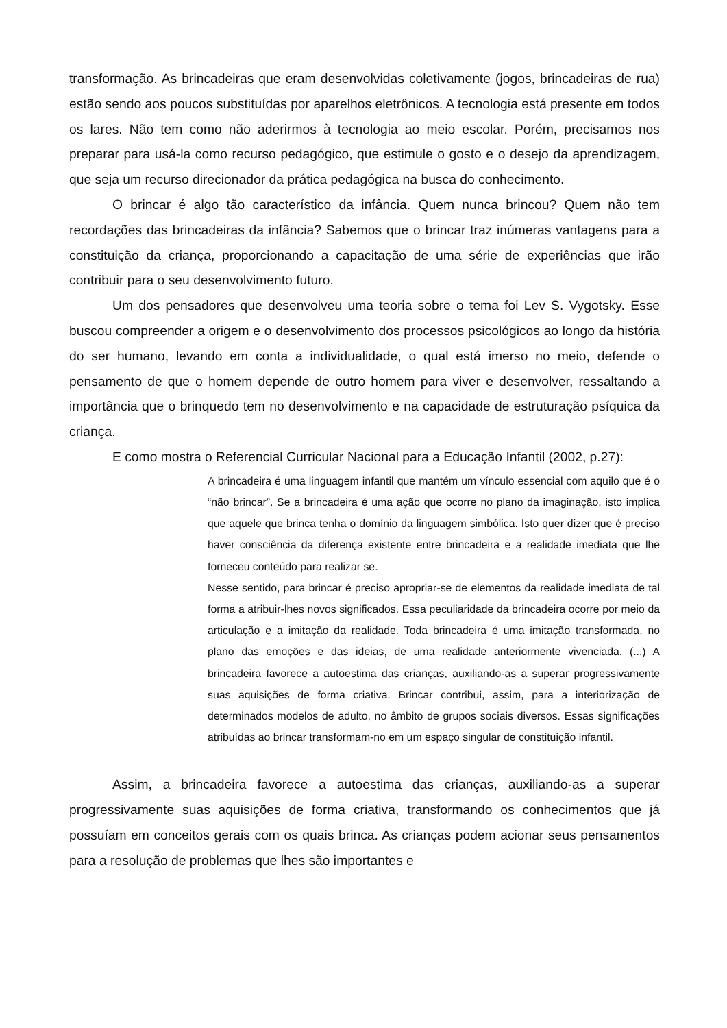transformação. As brincadeiras que eram desenvolvidas coletivamente (jogos, brincadeiras de rua) estão sendo aos poucos substituídas por aparelhos eletrônicos. A tecnologia está presente em todos os lares. Não tem como não aderirmos à tecnologia ao meio escolar. Porém, precisamos nos preparar para usá-la como recurso pedagógico, que estimule o gosto e o desejo da aprendizagem, que seja um recurso direcionador da prática pedagógica na busca do conhecimento.
O brincar é algo tão característico da infância. Quem nunca brincou? Quem não tem recordações das brincadeiras da infância? Sabemos que o brincar traz inúmeras vantagens para a constituição da criança, proporcionando a capacitação de uma série de experiências que irão contribuir para o seu desenvolvimento futuro.
Um dos pensadores que desenvolveu uma teoria sobre o tema foi Lev S. Vygotsky. Esse buscou compreender a origem e o desenvolvimento dos processos psicológicos ao longo da história do ser humano, levando em conta a individualidade, o qual está imerso no meio, defende o pensamento de que o homem depende de outro homem para viver e desenvolver, ressaltando a importância que o brinquedo tem no desenvolvimento e na capacidade de estruturação psíquica da criança.
E como mostra o Referencial Curricular Nacional para a Educação Infantil (2002, p.27):
A brincadeira é uma linguagem infantil que mantém um vínculo essencial com aquilo que é o “não brincar”. Se a brincadeira é uma ação que ocorre no plano da imaginação, isto implica que aquele que brinca tenha o domínio da linguagem simbólica. Isto quer dizer que é preciso haver consciência da diferença existente entre brincadeira e a realidade imediata que lhe forneceu conteúdo para realizar se.
Nesse sentido, para brincar é preciso apropriar-se de elementos da realidade imediata de tal forma a atribuir-lhes novos significados. Essa peculiaridade da brincadeira ocorre por meio da articulação e a imitação da realidade. Toda brincadeira é uma imitação transformada, no plano das emoções e das ideias, de uma realidade anteriormente vivenciada. (...) A brincadeira favorece a autoestima das crianças, auxiliando-as a superar progressivamente suas aquisições de forma criativa. Brincar contribui, assim, para a interiorização de determinados modelos de adulto, no âmbito de grupos sociais diversos. Essas significações atribuídas ao brincar transformam-no em um espaço singular de constituição infantil.
Assim, a brincadeira favorece a autoestima das crianças, auxiliando-as a superar progressivamente suas aquisições de forma criativa, transformando os conhecimentos que já possuíam em conceitos gerais com os quais brinca. As crianças podem acionar seus pensamentos para a resolução de problemas que lhes são importantes e